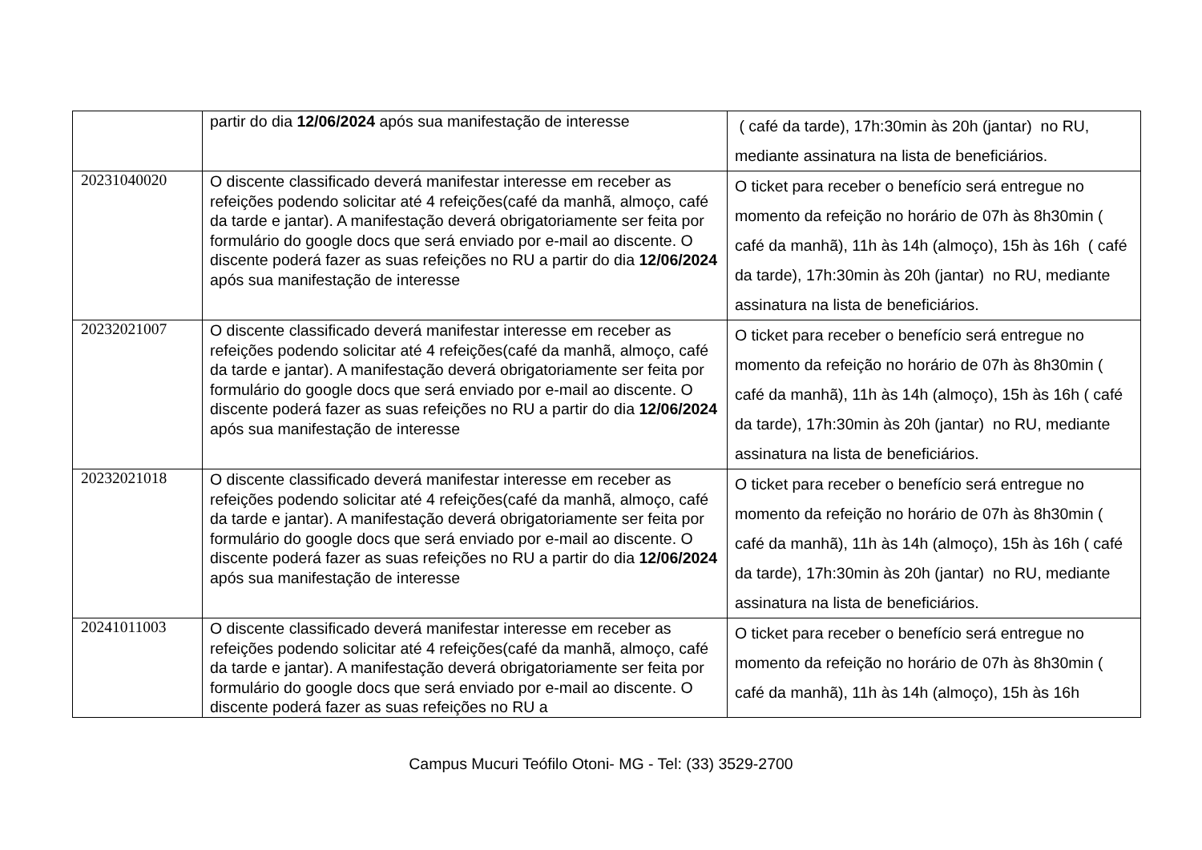| | partir do dia 12/06/2024 após sua manifestação de interesse | ( café da tarde), 17h:30min às 20h (jantar) no RU, mediante assinatura na lista de beneficiários. |
| 20231040020 | O discente classificado deverá manifestar interesse em receber as refeições podendo solicitar até 4 refeições(café da manhã, almoço, café da tarde e jantar). A manifestação deverá obrigatoriamente ser feita por formulário do google docs que será enviado por e-mail ao discente. O discente poderá fazer as suas refeições no RU a partir do dia 12/06/2024 após sua manifestação de interesse | O ticket para receber o benefício será entregue no momento da refeição no horário de 07h às 8h30min ( café da manhã), 11h às 14h (almoço), 15h às 16h ( café da tarde), 17h:30min às 20h (jantar) no RU, mediante assinatura na lista de beneficiários. |
| 20232021007 | O discente classificado deverá manifestar interesse em receber as refeições podendo solicitar até 4 refeições(café da manhã, almoço, café da tarde e jantar). A manifestação deverá obrigatoriamente ser feita por formulário do google docs que será enviado por e-mail ao discente. O discente poderá fazer as suas refeições no RU a partir do dia 12/06/2024 após sua manifestação de interesse | O ticket para receber o benefício será entregue no momento da refeição no horário de 07h às 8h30min ( café da manhã), 11h às 14h (almoço), 15h às 16h ( café da tarde), 17h:30min às 20h (jantar) no RU, mediante assinatura na lista de beneficiários. |
| 20232021018 | O discente classificado deverá manifestar interesse em receber as refeições podendo solicitar até 4 refeições(café da manhã, almoço, café da tarde e jantar). A manifestação deverá obrigatoriamente ser feita por formulário do google docs que será enviado por e-mail ao discente. O discente poderá fazer as suas refeições no RU a partir do dia 12/06/2024 após sua manifestação de interesse | O ticket para receber o benefício será entregue no momento da refeição no horário de 07h às 8h30min ( café da manhã), 11h às 14h (almoço), 15h às 16h ( café da tarde), 17h:30min às 20h (jantar) no RU, mediante assinatura na lista de beneficiários. |
| 20241011003 | O discente classificado deverá manifestar interesse em receber as refeições podendo solicitar até 4 refeições(café da manhã, almoço, café da tarde e jantar). A manifestação deverá obrigatoriamente ser feita por formulário do google docs que será enviado por e-mail ao discente. O discente poderá fazer as suas refeições no RU a | O ticket para receber o benefício será entregue no momento da refeição no horário de 07h às 8h30min ( café da manhã), 11h às 14h (almoço), 15h às 16h |
Campus Mucuri Teófilo Otoni- MG - Tel: (33) 3529-2700